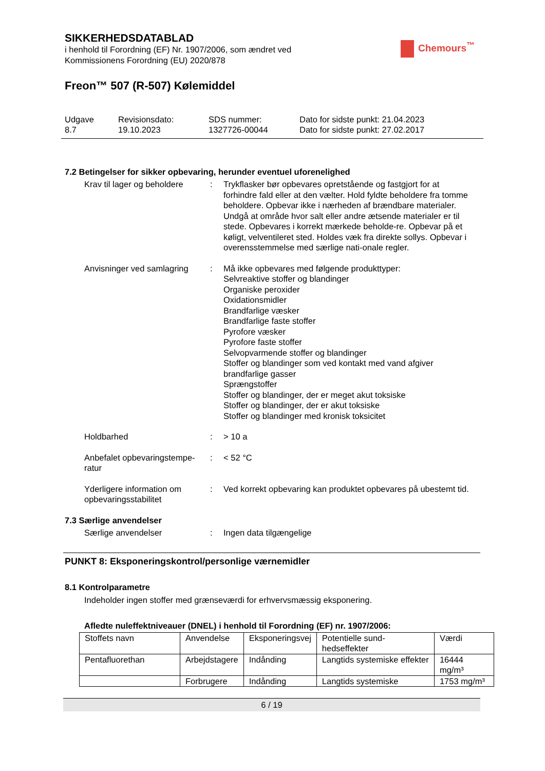SIKKERHEDSDATABLAD
i henhold til Forordning (EF) Nr. 1907/2006, som ændret ved
Kommissionens Forordning (EU) 2020/878
Chemours<sup>™</sup>
Freon™ 507 (R-507) Kølemiddel
Udgave
8.7
Revisionsdato:
19.10.2023
SDS nummer:
1327726-00044
Dato for sidste punkt: 21.04.2023
Dato for sidste punkt: 27.02.2017
7.2 Betingelser for sikker opbevaring, herunder eventuel uforenelighed
Krav til lager og beholdere
: Trykflasker bør opbevares opretstående og fastgjort for at forhindre fald eller at den vælter. Hold fyldte beholdere fra tomme beholdere. Opbevar ikke i nærheden af brændbare materialer. Undgå at område hvor salt eller andre ætsende materialer er til stede. Opbevares i korrekt mærkede beholde-re. Opbevar på et køligt, velventileret sted. Holdes væk fra direkte sollys. Opbevar i overensstemmelse med særlige nati-onale regler.
Anvisninger ved samlagring
: Må ikke opbevares med følgende produkttyper:
Selvreaktive stoffer og blandinger
Organiske peroxider
Oxidationsmidler
Brandfarlige væsker
Brandfarlige faste stoffer
Pyrofore væsker
Pyrofore faste stoffer
Selvopvarmende stoffer og blandinger
Stoffer og blandinger som ved kontakt med vand afgiver brandfarlige gasser
Sprængstoffer
Stoffer og blandinger, der er meget akut toksiske
Stoffer og blandinger, der er akut toksiske
Stoffer og blandinger med kronisk toksicitet
Holdbarhed : > 10 a
Anbefalet opbevaringstempe-ratur
: < 52 °C
Yderligere information om opbevaringsstabilitet
: Ved korrekt opbevaring kan produktet opbevares på ubestemt tid.
7.3 Særlige anvendelser
Særlige anvendelser : Ingen data tilgængelige
PUNKT 8: Eksponeringskontrol/personlige værnemidler
8.1 Kontrolparametre
Indeholder ingen stoffer med grænseværdi for erhvervsmæssig eksponering.
Afledte nuleffektniveauer (DNEL) i henhold til Forordning (EF) nr. 1907/2006:
| Stoffets navn | Anvendelse | Eksponeringsvej | Potentielle sund-hedseffekter | Værdi |
| Pentafluorethan | Arbejdstagere | Indånding | Langtids systemiske effekter | 16444 mg/m³ |
| | Forbrugere | Indånding | Langtids systemiske | 1753 mg/m³ |
6 / 19